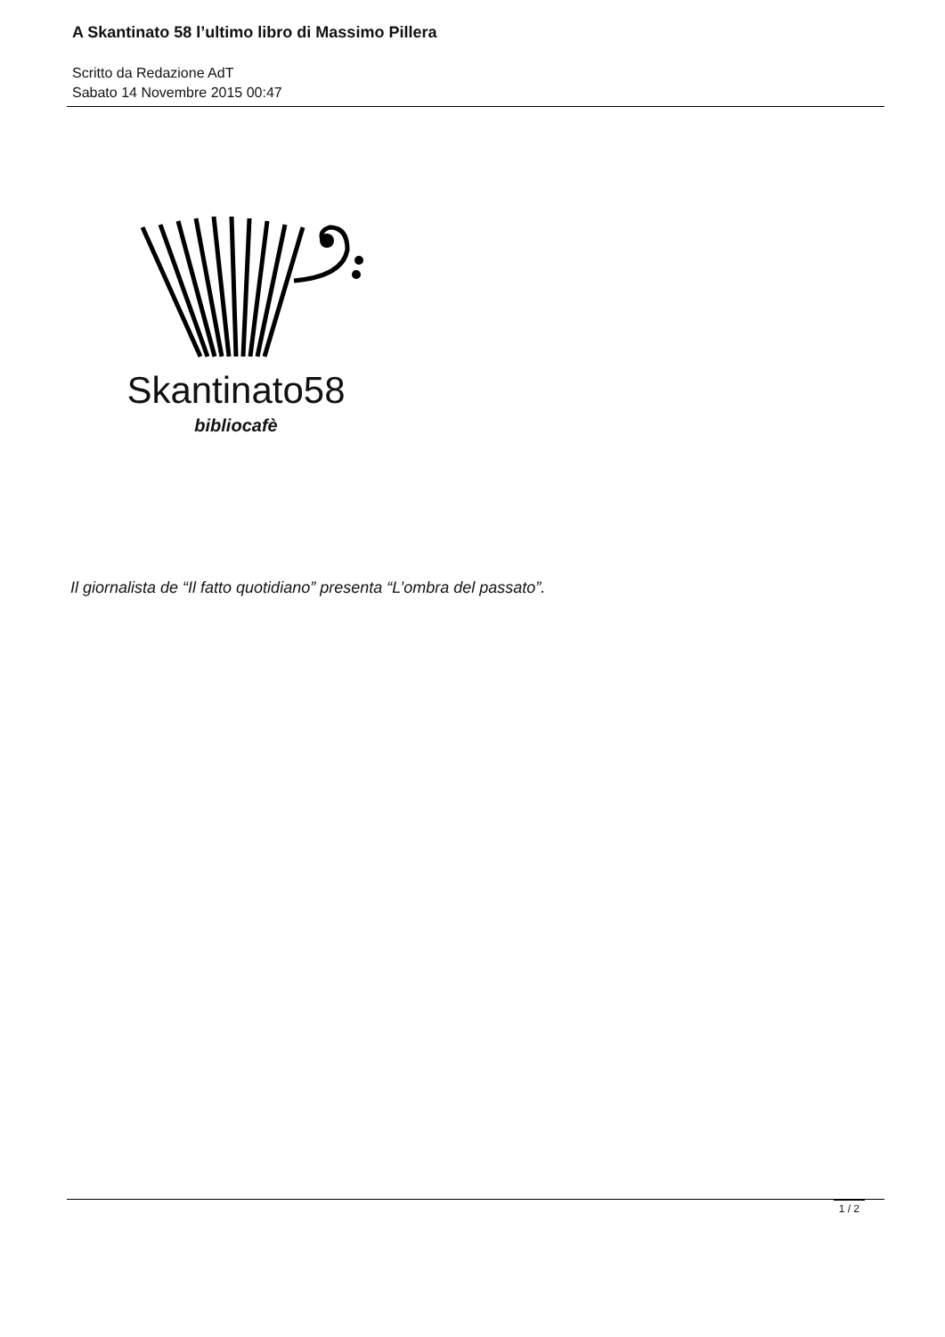A Skantinato 58 l’ultimo libro di Massimo Pillera
Scritto da Redazione AdT
Sabato 14 Novembre 2015 00:47
Skantinato58
bibliocafè
Il giornalista de “Il fatto quotidiano” presenta “L’ombra del passato”.
1 / 2